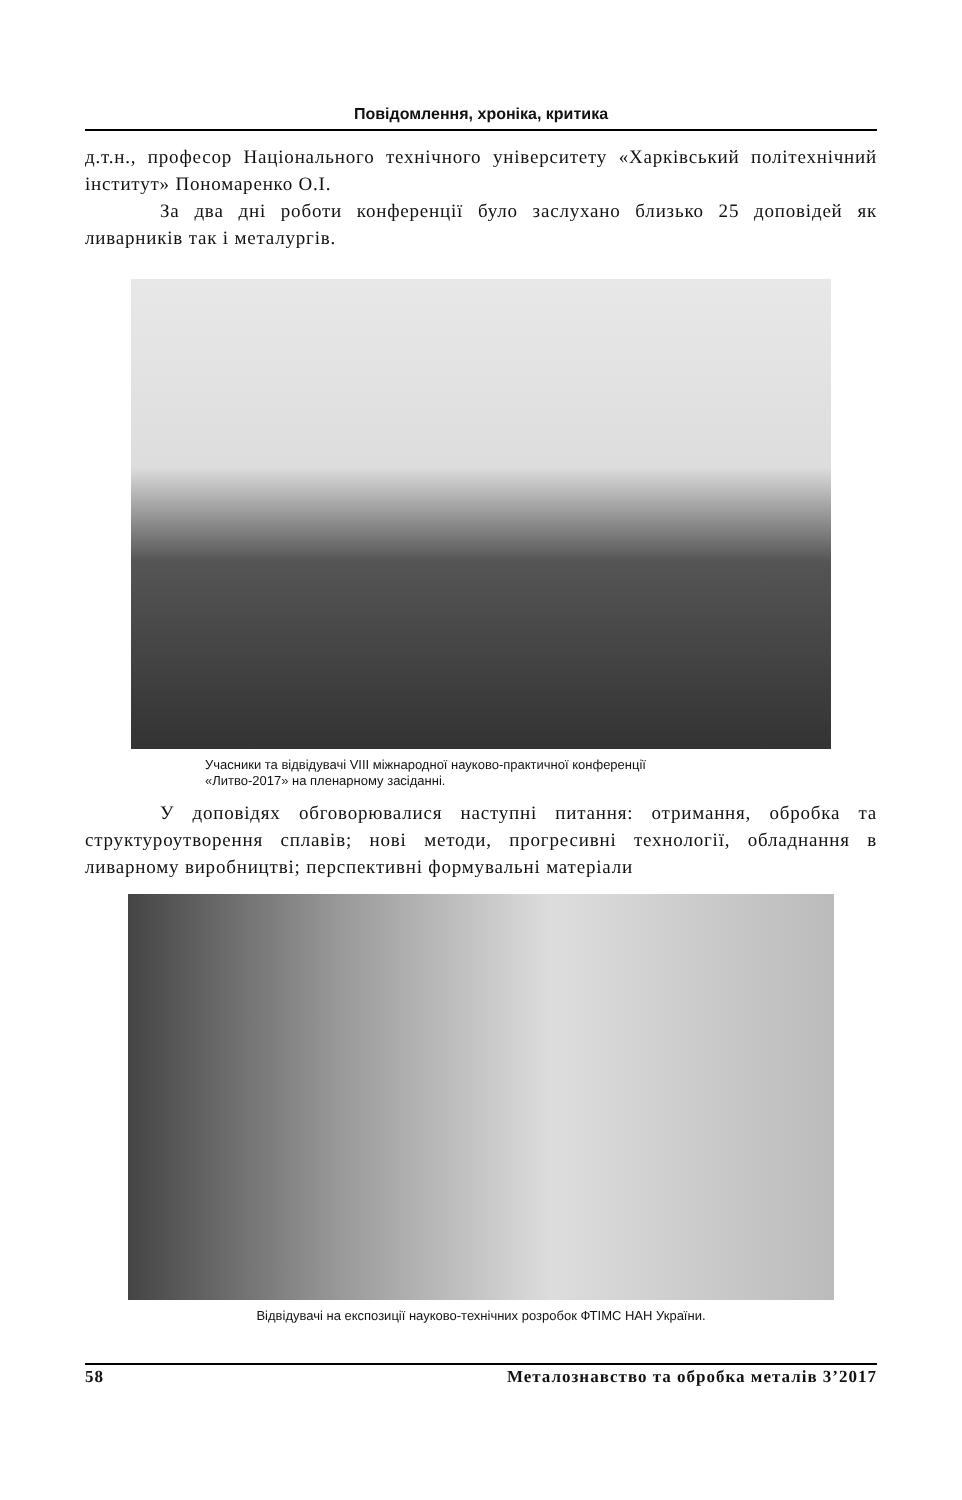Повідомлення, хроніка, критика
д.т.н., професор Національного технічного університету «Харківський політехнічний інститут» Пономаренко О.І.
За два дні роботи конференції було заслухано близько 25 доповідей як ливарників так і металургів.
Учасники та відвідувачі VIII міжнародної науково-практичної конференції
«Литво-2017» на пленарному засіданні.
У доповідях обговорювалися наступні питання: отримання, обробка та структуроутворення сплавів; нові методи, прогресивні технології, обладнання в ливарному виробництві; перспективні формувальні матеріали
Відвідувачі на експозиції науково-технічних розробок ФТІМС НАН України.
58 Металознавство та обробка металів 3’2017